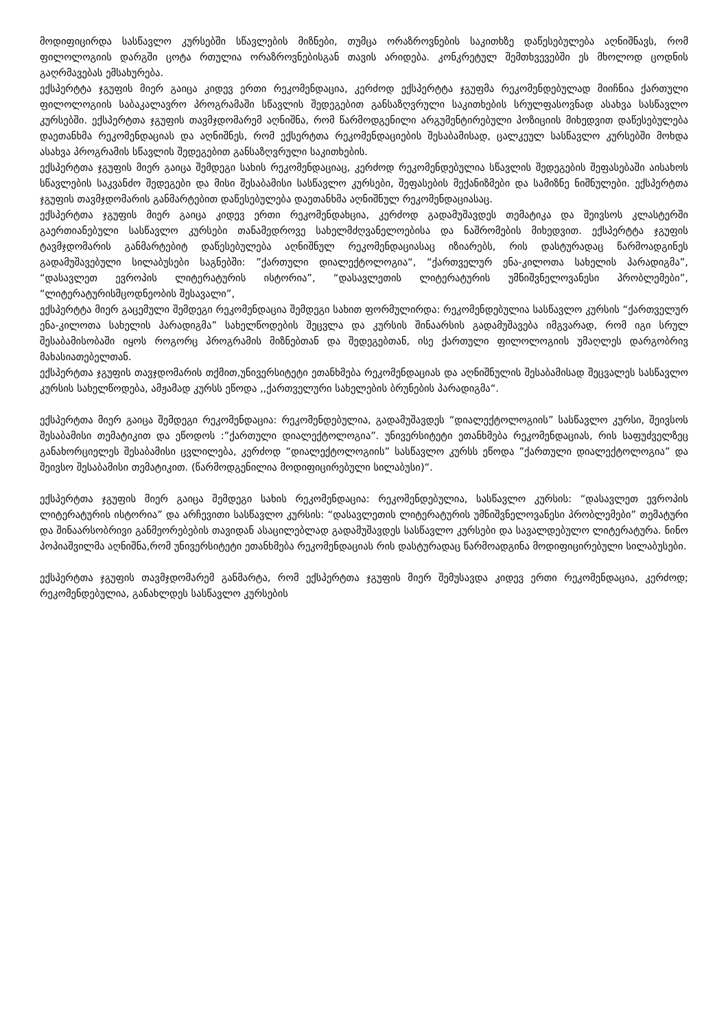მოდიფიცირდა სასწავლო კურსებში სწავლების მიზნები, თუმცა ორაზროვნების საკითხზე დაწესებულება აღნიშნავს, რომ ფილოლოგიის დარგში ცოტა რთულია ორაზროვნებისგან თავის არიდება. კონკრეტულ შემთხვევებში ეს მხოლოდ ცოდნის გაღრმავებას ემსახურება.
ექსპერტტა ჯგუფის მიერ გაიცა კიდევ ერთი რეკომენდაცია, კერძოდ ექსპერტტა ჯგუფმა რეკომენდებულად მიიჩნია ქართული ფილოლოგიის საბაკალავრო პროგრამაში სწავლის შედეგებით განსაზღვრული საკითხების სრულფასოვნად ასახვა სასწავლო კურსებში. ექსპერტთა ჯგუფის თავმჯდომარემ აღნიშნა, რომ წარმოდგენილი არგუმენტირებული პოზიციის მიხედვით დაწესებულება დაეთანხმა რეკომენდაციას და აღნიშნეს, რომ ექსერტთა რეკომენდაციების შესაბამისად, ცალკეულ სასწავლო კურსებში მოხდა ასახვა პროგრამის სწავლის შედეგებით განსაზღვრული საკითხების.
ექსპერტთა ჯგუფის მიერ გაიცა შემდეგი სახის რეკომენდაციაც, კერძოდ რეკომენდებულია სწავლის შედეგების შეფასებაში აისახოს სწავლების საკვანძო შედეგები და მისი შესაბამისი სასწავლო კურსები, შეფასების მექანიზმები და სამიზნე ნიშნულები. ექსპერტთა ჯგუფის თავმჯდომარის განმარტებით დაწესებულება დაეთანხმა აღნიშნულ რეკომენდაციასაც.
ექსპერტთა ჯგუფის მიერ გაიცა კიდევ ერთი რეკომენდახცია, კერძოდ გადამუშავდეს თემატიკა და შეივსოს კლასტერში გაერთიანებული სასწავლო კურსები თანამედროვე სახელმძღვანელოებისა და ნაშრომების მიხედვით. ექსპერტტა ჯგუფის ტავმჯდომარის განმარტებიტ დაწესებულება აღნიშნულ რეკომენდაციასაც იზიარებს, რის დასტურადაც წარმოადგინეს გადამუშავებული სილაბუსები საგნებში: ”ქართული დიალექტოლოგია“, “ქართველურ ენა-კილოთა სახელის პარადიგმა”, “დასავლეთ ევროპის ლიტერატურის ისტორია”, “დასავლეთის ლიტერატურის უმნიშვნელოვანესი პრობლემები”, “ლიტერატურისმცოდნეობის შესავალი”,
ექსპერტტა მიერ გაცემული შემდეგი რეკომენდაცია შემდეგი სახით ფორმულირდა: რეკომენდებულია სასწავლო კურსის “ქართველურ ენა-კილოთა სახელის პარადიგმა” სახელწოდების შეცვლა და კურსის შინაარსის გადამუშავება იმგვარად, რომ იგი სრულ შესაბამისობაში იყოს როგორც პროგრამის მიზნებთან და შედეგებთან, ისე ქართული ფილოლოგიის უმაღლეს დარგობრივ მახასიათებელთან.
ექსპერტთა ჯგუფის თავჯდომარის თქმით,უნივერსიტეტი ეთანხმება რეკომენდაციას და აღნიშნულის შესაბამისად შეცვალეს სასწავლო კურსის სახელწოდება, ამჟამად კურსს ეწოდა ,,ქართველური სახელების ბრუნების პარადიგმა“.
ექსპერტთა მიერ გაიცა შემდეგი რეკომენდაცია: რეკომენდებულია, გადამუშავდეს “დიალექტოლოგიის” სასწავლო კურსი, შეივსოს შესაბამისი თემატიკით და ეწოდოს :”ქართული დიალექტოლოგია”. უნივერსიტეტი ეთანხმება რეკომენდაციას, რის საფუძველზეც განახორციელეს შესაბამისი ცვლილება, კერძოდ “დიალექტოლოგიის” სასწავლო კურსს ეწოდა ”ქართული დიალექტოლოგია” და შეივსო შესაბამისი თემატიკით. (წარმოდგენილია მოდიფიცირებული სილაბუსი)“.
ექსპერტთა ჯგუფის მიერ გაიცა შემდეგი სახის რეკომენდაცია: რეკომენდებულია, სასწავლო კურსის: “დასავლეთ ევროპის ლიტერატურის ისტორია” და არჩევითი სასწავლო კურსის: “დასავლეთის ლიტერატურის უმნიშვნელოვანესი პრობლემები” თემატური და შინაარსობრივი განმეორებების თავიდან ასაცილებლად გადამუშავდეს სასწავლო კურსები და სავალდებულო ლიტერატურა. ნინო პოპიაშვილმა აღნიშნა,რომ უნივერსიტეტი ეთანხმება რეკომენდაციას რის დასტურადაც წარმოადგინა მოდიფიცირებული სილაბუსები.
ექსპერტთა ჯგუფის თავმჯდომარემ განმარტა, რომ ექსპერტთა ჯგუფის მიერ შემუსავდა კიდევ ერთი რეკომენდაცია, კერძოდ; რეკომენდებულია, განახლდეს სასწავლო კურსების